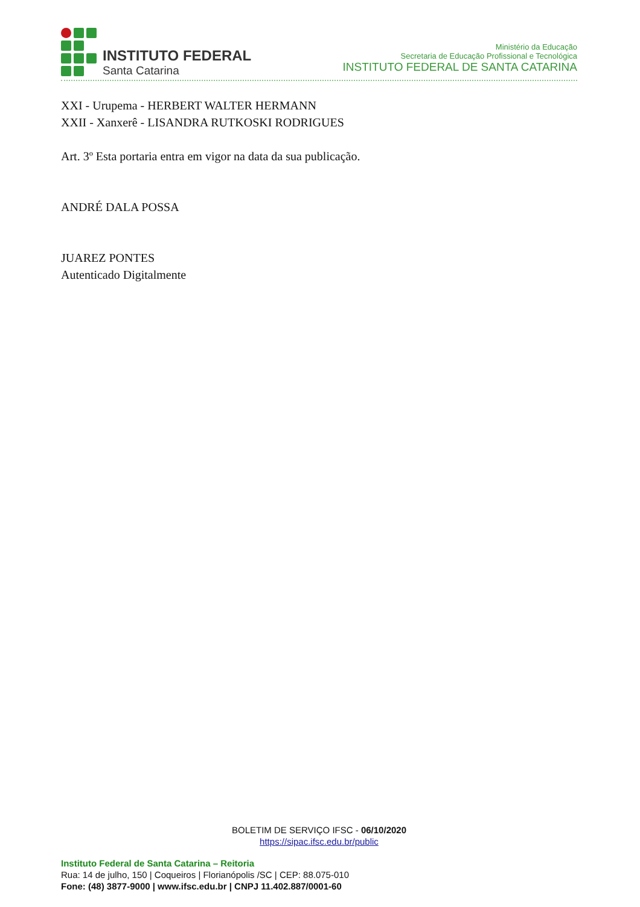INSTITUTO FEDERAL
Santa Catarina
Ministério da Educação
Secretaria de Educação Profissional e Tecnológica
INSTITUTO FEDERAL DE SANTA CATARINA
XXI - Urupema - HERBERT WALTER HERMANN
XXII - Xanxerê - LISANDRA RUTKOSKI RODRIGUES
Art. 3º Esta portaria entra em vigor na data da sua publicação.
ANDRÉ DALA POSSA
JUAREZ PONTES
Autenticado Digitalmente
BOLETIM DE SERVIÇO IFSC - 06/10/2020
https://sipac.ifsc.edu.br/public
Instituto Federal de Santa Catarina – Reitoria
Rua: 14 de julho, 150 | Coqueiros | Florianópolis /SC | CEP: 88.075-010
Fone: (48) 3877-9000 | www.ifsc.edu.br | CNPJ 11.402.887/0001-60